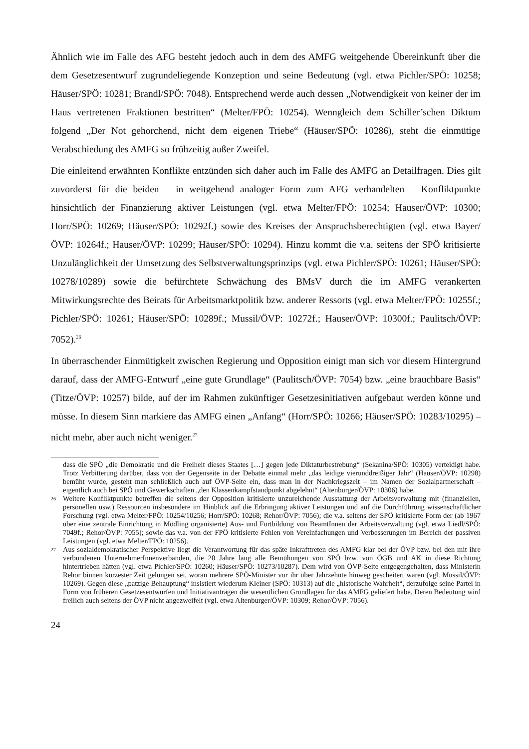Ähnlich wie im Falle des AFG besteht jedoch auch in dem des AMFG weitgehende Übereinkunft über die dem Gesetzesentwurf zugrundeliegende Konzeption und seine Bedeutung (vgl. etwa Pichler/SPÖ: 10258; Häuser/SPÖ: 10281; Brandl/SPÖ: 7048). Entsprechend werde auch dessen „Notwendigkeit von keiner der im Haus vertretenen Fraktionen bestritten“ (Melter/FPÖ: 10254). Wenngleich dem Schiller’schen Diktum folgend „Der Not gehorchend, nicht dem eigenen Triebe“ (Häuser/SPÖ: 10286), steht die einmütige Verabschiedung des AMFG so frühzeitig außer Zweifel.
Die einleitend erwähnten Konflikte entzünden sich daher auch im Falle des AMFG an Detailfragen. Dies gilt zuvorderst für die beiden – in weitgehend analoger Form zum AFG verhandelten – Konfliktpunkte hinsichtlich der Finanzierung aktiver Leistungen (vgl. etwa Melter/FPÖ: 10254; Hauser/ÖVP: 10300; Horr/SPÖ: 10269; Häuser/SPÖ: 10292f.) sowie des Kreises der Anspruchsberechtigten (vgl. etwa Bayer/ÖVP: 10264f.; Hauser/ÖVP: 10299; Häuser/SPÖ: 10294). Hinzu kommt die v.a. seitens der SPÖ kritisierte Unzulänglichkeit der Umsetzung des Selbstverwaltungsprinzips (vgl. etwa Pichler/SPÖ: 10261; Häuser/SPÖ: 10278/10289) sowie die befürchtete Schwächung des BMsV durch die im AMFG verankerten Mitwirkungsrechte des Beirats für Arbeitsmarktpolitik bzw. anderer Ressorts (vgl. etwa Melter/FPÖ: 10255f.; Pichler/SPÖ: 10261; Häuser/SPÖ: 10289f.; Mussil/ÖVP: 10272f.; Hauser/ÖVP: 10300f.; Paulitsch/ÖVP: 7052).<sup>26</sup>
In überraschender Einmütigkeit zwischen Regierung und Opposition einigt man sich vor diesem Hintergrund darauf, dass der AMFG-Entwurf „eine gute Grundlage“ (Paulitsch/ÖVP: 7054) bzw. „eine brauchbare Basis“ (Titze/ÖVP: 10257) bilde, auf der im Rahmen zukünftiger Gesetzesinitiativen aufgebaut werden könne und müsse. In diesem Sinn markiere das AMFG einen „Anfang“ (Horr/SPÖ: 10266; Häuser/SPÖ: 10283/10295) – nicht mehr, aber auch nicht weniger.<sup>27</sup>
dass die SPÖ „die Demokratie und die Freiheit dieses Staates […] gegen jede Diktaturbestrebung“ (Sekanina/SPÖ: 10305) verteidigt habe. Trotz Verbitterung darüber, dass von der Gegenseite in der Debatte einmal mehr „das leidige vierunddreißiger Jahr“ (Hauser/ÖVP: 10298) bemüht wurde, gesteht man schließlich auch auf ÖVP-Seite ein, dass man in der Nachkriegszeit – im Namen der Sozialpartnerschaft – eigentlich auch bei SPÖ und Gewerkschaften „den Klassenkampfstandpunkt abgelehnt“ (Altenburger/ÖVP: 10306) habe.
26 Weitere Konfliktpunkte betreffen die seitens der Opposition kritisierte unzureichende Ausstattung der Arbeitsverwaltung mit (finanziellen, personellen usw.) Ressourcen insbesondere im Hinblick auf die Erbringung aktiver Leistungen und auf die Durchführung wissenschaftlicher Forschung (vgl. etwa Melter/FPÖ: 10254/10256; Horr/SPÖ: 10268; Rehor/ÖVP: 7056); die v.a. seitens der SPÖ kritisierte Form der (ab 1967 über eine zentrale Einrichtung in Mödling organisierte) Aus- und Fortbildung von BeamtInnen der Arbeitsverwaltung (vgl. etwa Liedl/SPÖ: 7049f.; Rehor/ÖVP: 7055); sowie das v.a. von der FPÖ kritisierte Fehlen von Vereinfachungen und Verbesserungen im Bereich der passiven Leistungen (vgl. etwa Melter/FPÖ: 10256).
27 Aus sozialdemokratischer Perspektive liegt die Verantwortung für das späte Inkrafttreten des AMFG klar bei der ÖVP bzw. bei den mit ihre verbundenen UnternehmerInnenverbänden, die 20 Jahre lang alle Bemühungen von SPÖ bzw. von ÖGB und AK in diese Richtung hintertrieben hätten (vgl. etwa Pichler/SPÖ: 10260; Häuser/SPÖ: 10273/10287). Dem wird von ÖVP-Seite entgegengehalten, dass Ministerin Rehor binnen kürzester Zeit gelungen sei, woran mehrere SPÖ-Minister vor ihr über Jahrzehnte hinweg gescheitert waren (vgl. Mussil/ÖVP: 10269). Gegen diese „patzige Behauptung“ insistiert wiederum Kleiner (SPÖ: 10313) auf die „historische Wahrheit“, derzufolge seine Partei in Form von früheren Gesetzesentwürfen und Initiativanträgen die wesentlichen Grundlagen für das AMFG geliefert habe. Deren Bedeutung wird freilich auch seitens der ÖVP nicht angezweifelt (vgl. etwa Altenburger/ÖVP: 10309; Rehor/ÖVP: 7056).
24